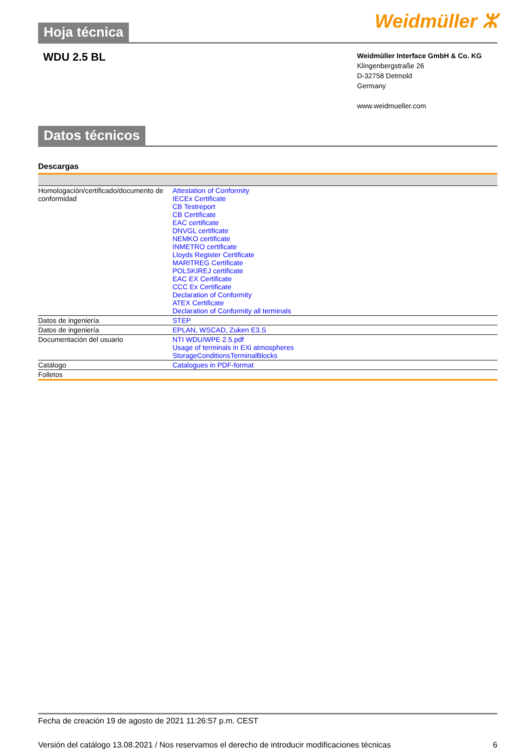Hoja técnica Weidmüller ⵣ
WDU 2.5 BL
Weidmüller Interface GmbH & Co. KG
Klingenbergstraße 26
D-32758 Detmold
Germany
www.weidmueller.com
Datos técnicos
Descargas
| Homologación/certificado/documento de conformidad | Attestation of Conformity IECEx Certificate CB Testreport CB Certificate EAC certificate DNVGL certificate NEMKO certificate INMETRO certificate Lloyds Register Certificate MARITREG Certificate POLSKIREJ certificate EAC EX Certificate CCC Ex Certificate Declaration of Conformity ATEX Certificate Declaration of Conformity all terminals |
| Datos de ingeniería | STEP |
| Datos de ingeniería | EPLAN, WSCAD, Zuken E3.S |
| Documentación del usuario | NTI WDU/WPE 2.5.pdf Usage of terminals in EXi atmospheres StorageConditionsTerminalBlocks |
| Catálogo | Catalogues in PDF-format |
| Folletos | |
Fecha de creación 19 de agosto de 2021 11:26:57 p.m. CEST
Versión del catálogo 13.08.2021 / Nos reservamos el derecho de introducir modificaciones técnicas 6